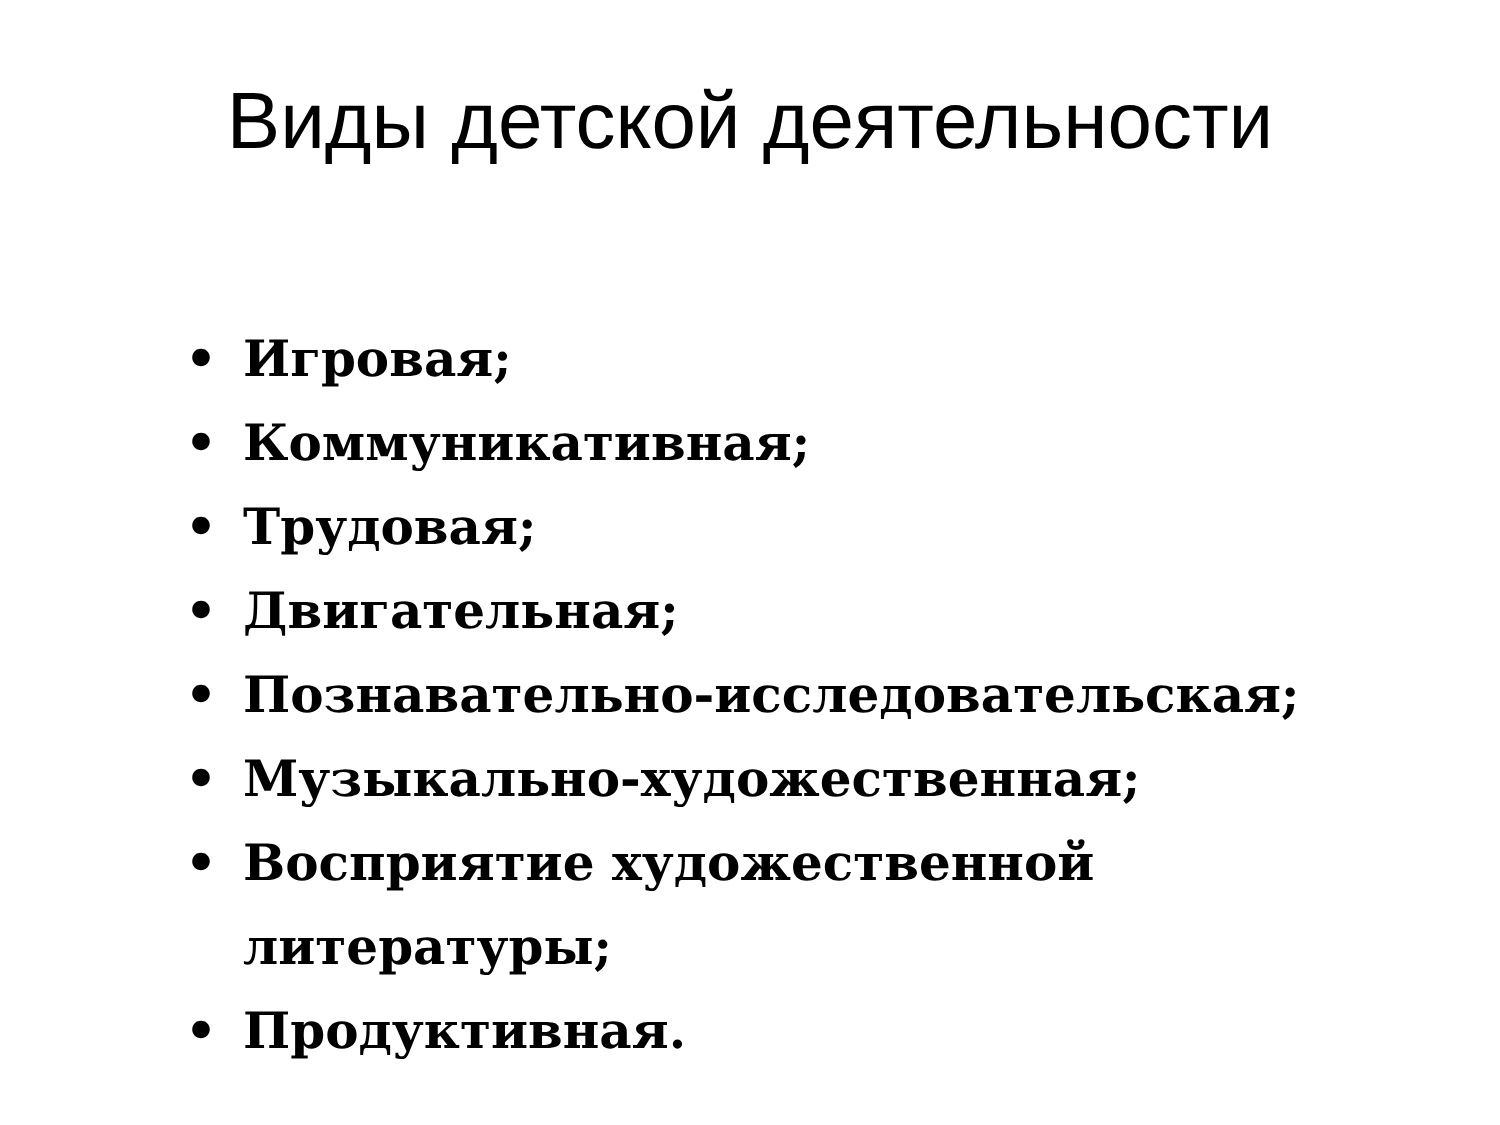Виды детской деятельности
• Игровая;
• Коммуникативная;
• Трудовая;
• Двигательная;
• Познавательно-исследовательская;
• Музыкально-художественная;
• Восприятие художественной
литературы;
• Продуктивная.